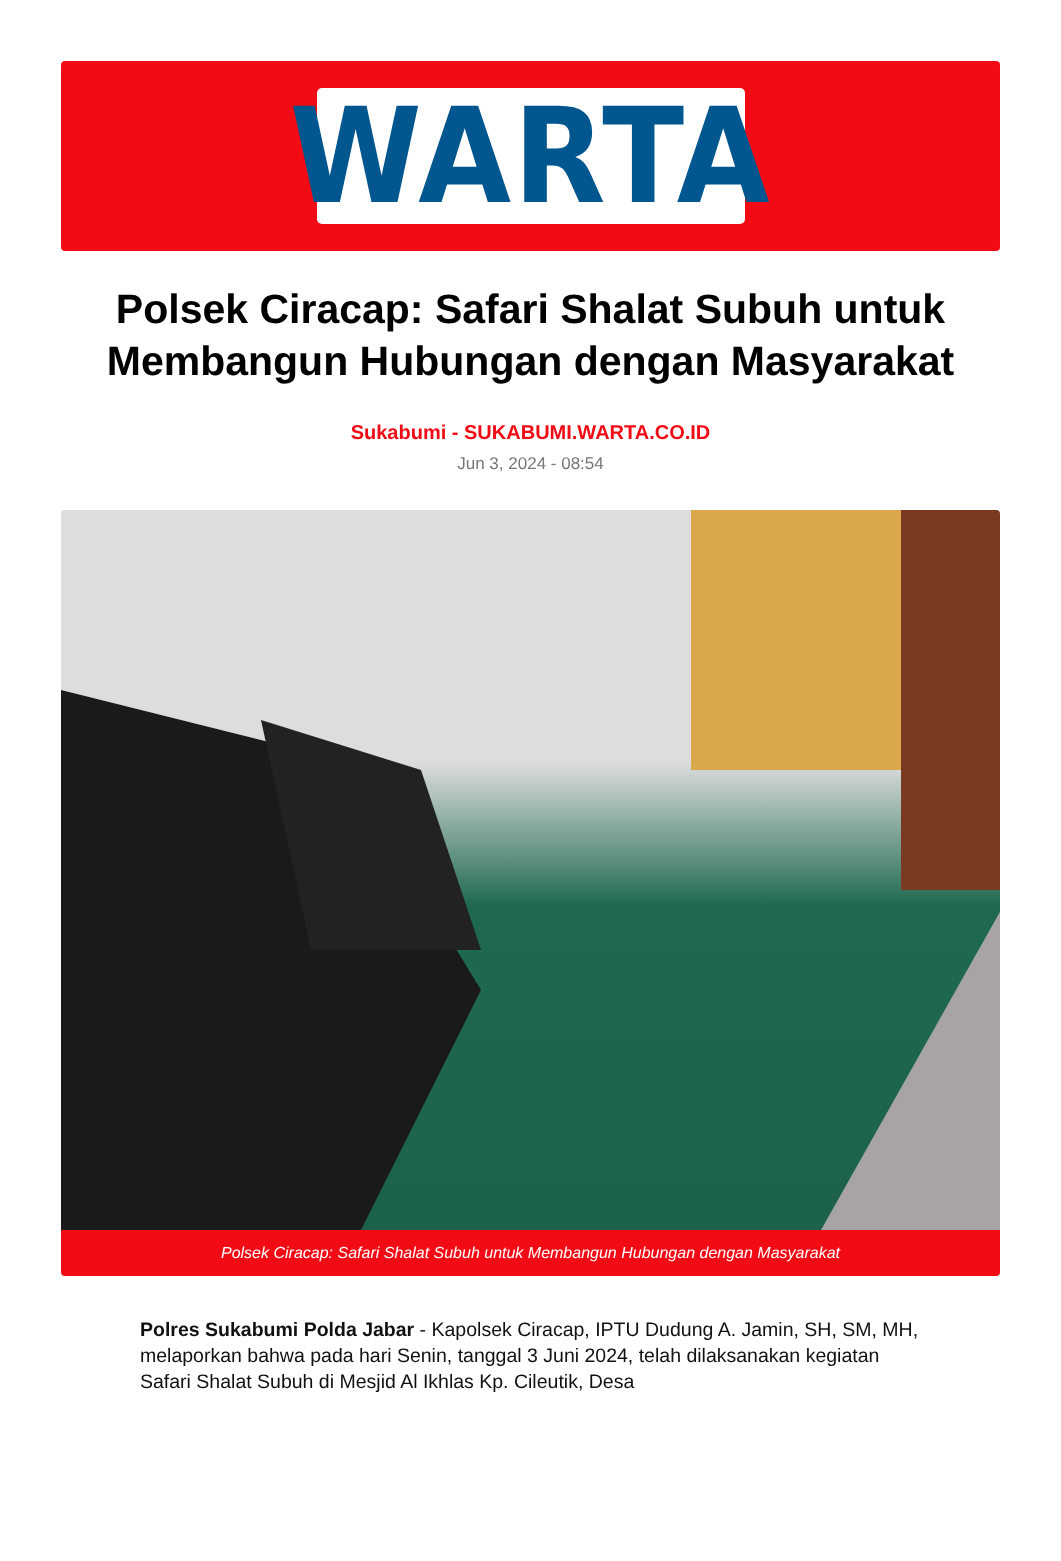WARTA
Polsek Ciracap: Safari Shalat Subuh untuk Membangun Hubungan dengan Masyarakat
Sukabumi - SUKABUMI.WARTA.CO.ID
Jun 3, 2024 - 08:54
Polsek Ciracap: Safari Shalat Subuh untuk Membangun Hubungan dengan Masyarakat
Polres Sukabumi Polda Jabar - Kapolsek Ciracap, IPTU Dudung A. Jamin, SH, SM, MH, melaporkan bahwa pada hari Senin, tanggal 3 Juni 2024, telah dilaksanakan kegiatan Safari Shalat Subuh di Mesjid Al Ikhlas Kp. Cileutik, Desa